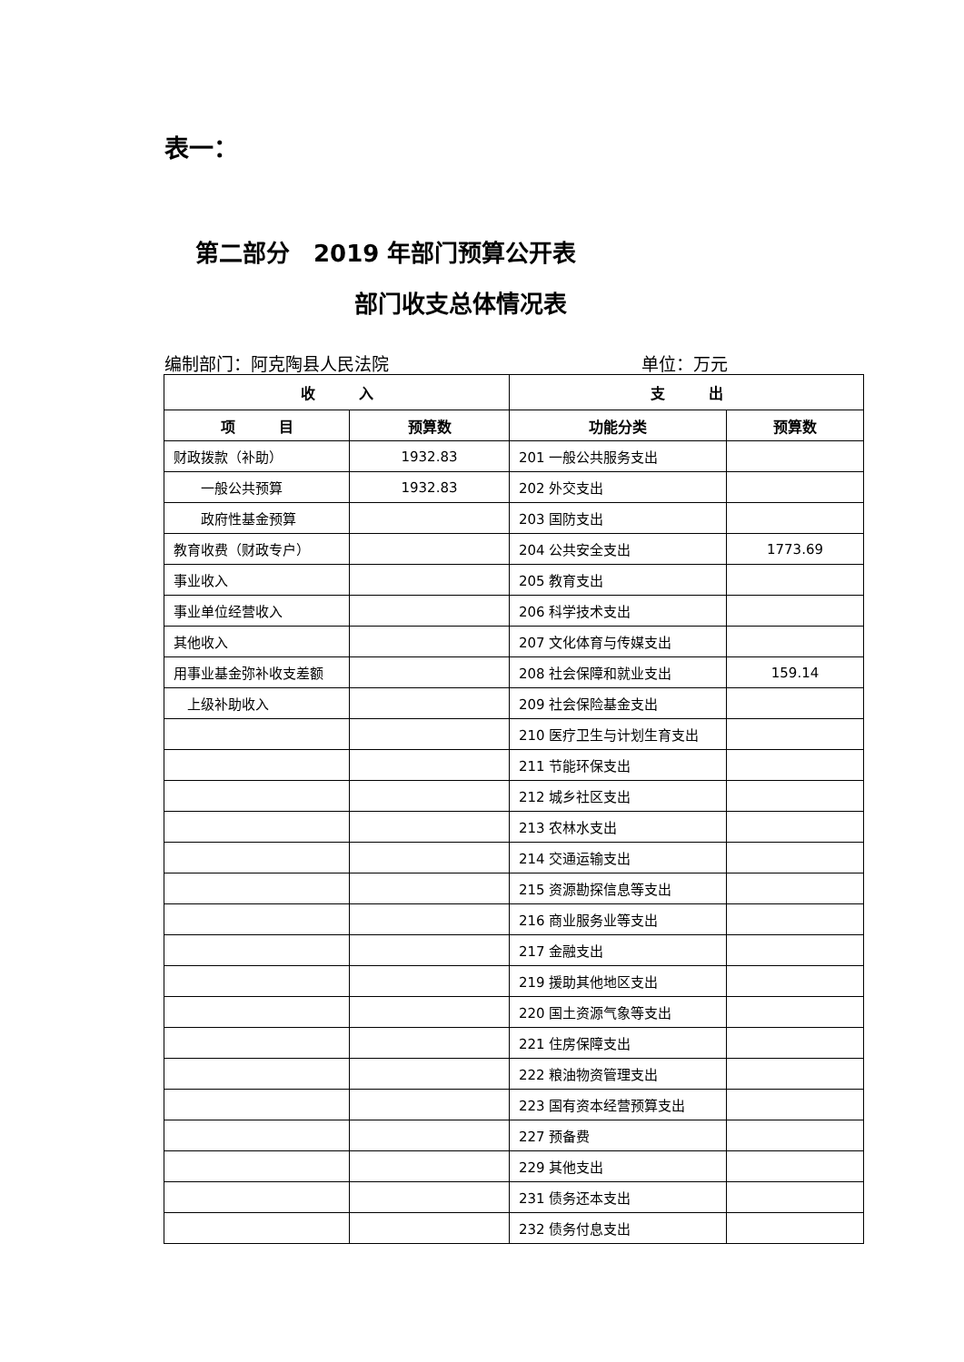表一：
第二部分　2019 年部门预算公开表
部门收支总体情况表
编制部门：阿克陶县人民法院 单位：万元
| 收 入 | | 支 出 | |
| --- | --- | --- | --- |
| 项 目 | 预算数 | 功能分类 | 预算数 |
| 财政拨款（补助） | 1932.83 | 201 一般公共服务支出 | |
| 一般公共预算 | 1932.83 | 202 外交支出 | |
| 政府性基金预算 | | 203 国防支出 | |
| 教育收费（财政专户） | | 204 公共安全支出 | 1773.69 |
| 事业收入 | | 205 教育支出 | |
| 事业单位经营收入 | | 206 科学技术支出 | |
| 其他收入 | | 207 文化体育与传媒支出 | |
| 用事业基金弥补收支差额 | | 208 社会保障和就业支出 | 159.14 |
| 上级补助收入 | | 209 社会保险基金支出 | |
| | | 210 医疗卫生与计划生育支出 | |
| | | 211 节能环保支出 | |
| | | 212 城乡社区支出 | |
| | | 213 农林水支出 | |
| | | 214 交通运输支出 | |
| | | 215 资源勘探信息等支出 | |
| | | 216 商业服务业等支出 | |
| | | 217 金融支出 | |
| | | 219 援助其他地区支出 | |
| | | 220 国土资源气象等支出 | |
| | | 221 住房保障支出 | |
| | | 222 粮油物资管理支出 | |
| | | 223 国有资本经营预算支出 | |
| | | 227 预备费 | |
| | | 229 其他支出 | |
| | | 231 债务还本支出 | |
| | | 232 债务付息支出 | |